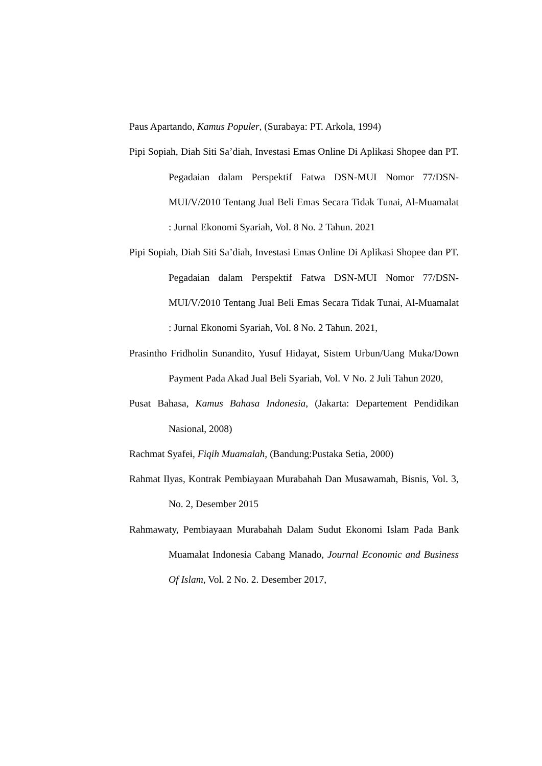Paus Apartando, Kamus Populer, (Surabaya: PT. Arkola, 1994)
Pipi Sopiah, Diah Siti Sa’diah, Investasi Emas Online Di Aplikasi Shopee dan PT. Pegadaian dalam Perspektif Fatwa DSN-MUI Nomor 77/DSN- MUI/V/2010 Tentang Jual Beli Emas Secara Tidak Tunai, Al-Muamalat : Jurnal Ekonomi Syariah, Vol. 8 No. 2 Tahun. 2021
Pipi Sopiah, Diah Siti Sa’diah, Investasi Emas Online Di Aplikasi Shopee dan PT. Pegadaian dalam Perspektif Fatwa DSN-MUI Nomor 77/DSN- MUI/V/2010 Tentang Jual Beli Emas Secara Tidak Tunai, Al-Muamalat : Jurnal Ekonomi Syariah, Vol. 8 No. 2 Tahun. 2021,
Prasintho Fridholin Sunandito, Yusuf Hidayat, Sistem Urbun/Uang Muka/Down Payment Pada Akad Jual Beli Syariah, Vol. V No. 2 Juli Tahun 2020,
Pusat Bahasa, Kamus Bahasa Indonesia, (Jakarta: Departement Pendidikan Nasional, 2008)
Rachmat Syafei, Fiqih Muamalah, (Bandung:Pustaka Setia, 2000)
Rahmat Ilyas, Kontrak Pembiayaan Murabahah Dan Musawamah, Bisnis, Vol. 3, No. 2, Desember 2015
Rahmawaty, Pembiayaan Murabahah Dalam Sudut Ekonomi Islam Pada Bank Muamalat Indonesia Cabang Manado, Journal Economic and Business Of Islam, Vol. 2 No. 2. Desember 2017,